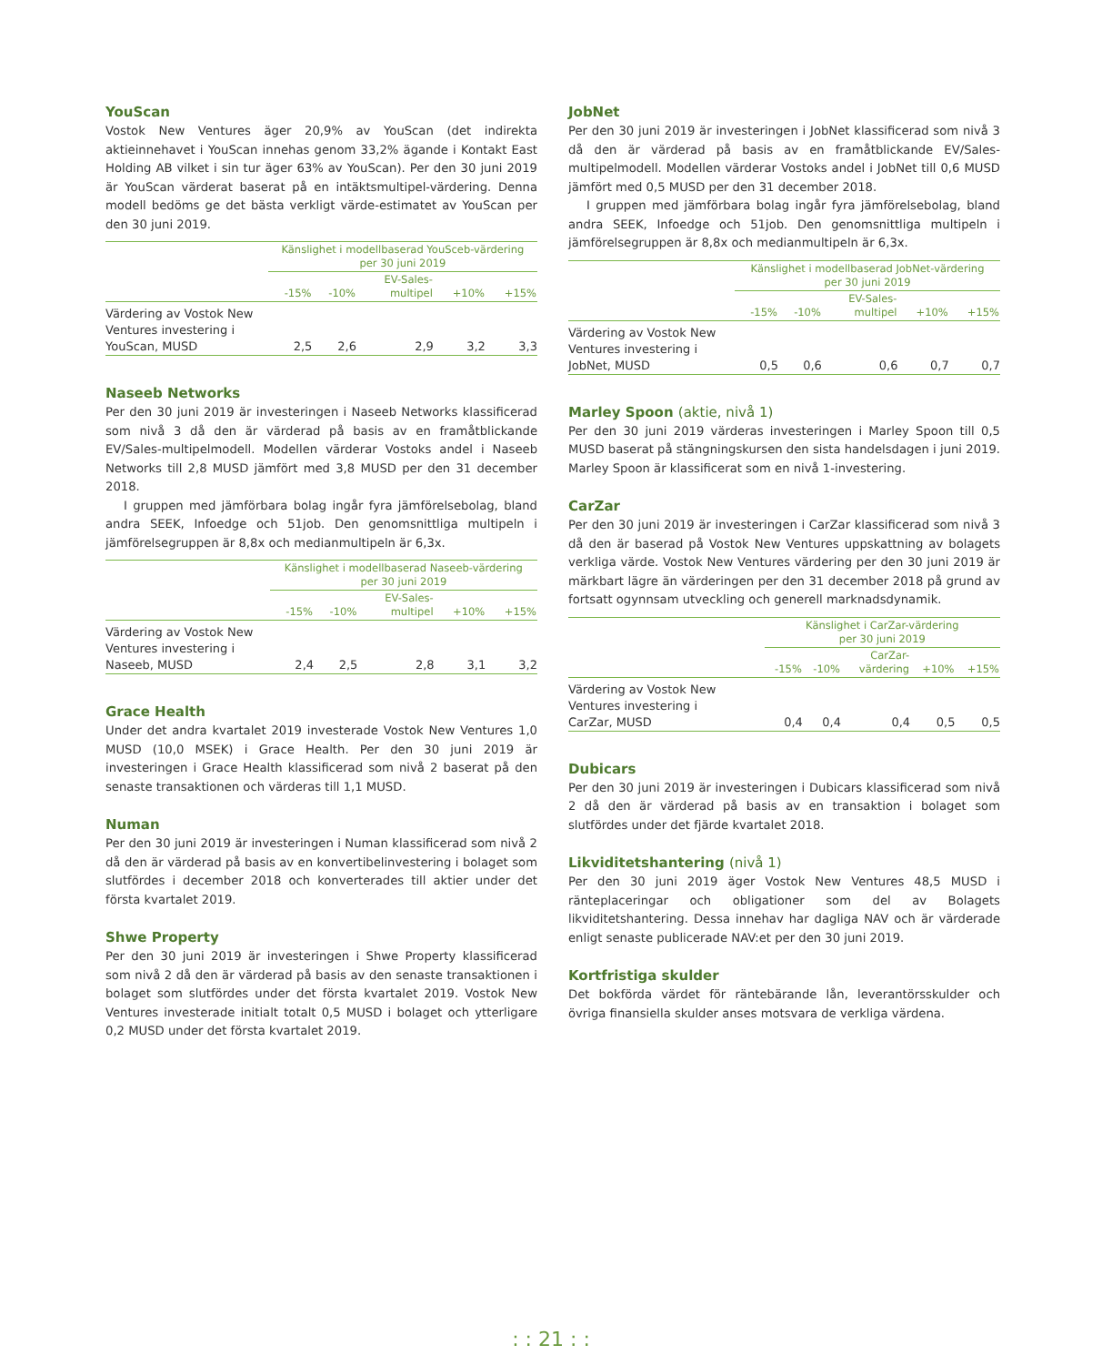YouScan
Vostok New Ventures äger 20,9% av YouScan (det indirekta aktieinnehavet i YouScan innehas genom 33,2% ägande i Kontakt East Holding AB vilket i sin tur äger 63% av YouScan). Per den 30 juni 2019 är YouScan värderat baserat på en intäktsmultipel-värdering. Denna modell bedöms ge det bästa verkligt värde-estimatet av YouScan per den 30 juni 2019.
| | Känslighet i modellbaserad YouSceb-värdering per 30 juni 2019 | | | | |
| --- | --- | --- | --- | --- | --- |
| | -15% | -10% | EV-Sales- multipel | +10% | +15% |
| Värdering av Vostok New Ventures investering i YouScan, MUSD | 2,5 | 2,6 | 2,9 | 3,2 | 3,3 |
Naseeb Networks
Per den 30 juni 2019 är investeringen i Naseeb Networks klassificerad som nivå 3 då den är värderad på basis av en framåtblickande EV/Sales-multipelmodell. Modellen värderar Vostoks andel i Naseeb Networks till 2,8 MUSD jämfört med 3,8 MUSD per den 31 december 2018.
I gruppen med jämförbara bolag ingår fyra jämförelsebolag, bland andra SEEK, Infoedge och 51job. Den genomsnittliga multipeln i jämförelsegruppen är 8,8x och medianmultipeln är 6,3x.
| | Känslighet i modellbaserad Naseeb-värdering per 30 juni 2019 | | | | |
| --- | --- | --- | --- | --- | --- |
| | -15% | -10% | EV-Sales- multipel | +10% | +15% |
| Värdering av Vostok New Ventures investering i Naseeb, MUSD | 2,4 | 2,5 | 2,8 | 3,1 | 3,2 |
Grace Health
Under det andra kvartalet 2019 investerade Vostok New Ventures 1,0 MUSD (10,0 MSEK) i Grace Health. Per den 30 juni 2019 är investeringen i Grace Health klassificerad som nivå 2 baserat på den senaste transaktionen och värderas till 1,1 MUSD.
Numan
Per den 30 juni 2019 är investeringen i Numan klassificerad som nivå 2 då den är värderad på basis av en konvertibelinvestering i bolaget som slutfördes i december 2018 och konverterades till aktier under det första kvartalet 2019.
Shwe Property
Per den 30 juni 2019 är investeringen i Shwe Property klassificerad som nivå 2 då den är värderad på basis av den senaste transaktionen i bolaget som slutfördes under det första kvartalet 2019. Vostok New Ventures investerade initialt totalt 0,5 MUSD i bolaget och ytterligare 0,2 MUSD under det första kvartalet 2019.
JobNet
Per den 30 juni 2019 är investeringen i JobNet klassificerad som nivå 3 då den är värderad på basis av en framåtblickande EV/Sales-multipelmodell. Modellen värderar Vostoks andel i JobNet till 0,6 MUSD jämfört med 0,5 MUSD per den 31 december 2018.
I gruppen med jämförbara bolag ingår fyra jämförelsebolag, bland andra SEEK, Infoedge och 51job. Den genomsnittliga multipeln i jämförelsegruppen är 8,8x och medianmultipeln är 6,3x.
| | Känslighet i modellbaserad JobNet-värdering per 30 juni 2019 | | | | |
| --- | --- | --- | --- | --- | --- |
| | -15% | -10% | EV-Sales- multipel | +10% | +15% |
| Värdering av Vostok New Ventures investering i JobNet, MUSD | 0,5 | 0,6 | 0,6 | 0,7 | 0,7 |
Marley Spoon (aktie, nivå 1)
Per den 30 juni 2019 värderas investeringen i Marley Spoon till 0,5 MUSD baserat på stängningskursen den sista handelsdagen i juni 2019. Marley Spoon är klassificerat som en nivå 1-investering.
CarZar
Per den 30 juni 2019 är investeringen i CarZar klassificerad som nivå 3 då den är baserad på Vostok New Ventures uppskattning av bolagets verkliga värde. Vostok New Ventures värdering per den 30 juni 2019 är märkbart lägre än värderingen per den 31 december 2018 på grund av fortsatt ogynnsam utveckling och generell marknadsdynamik.
| | Känslighet i CarZar-värdering per 30 juni 2019 | | | | |
| --- | --- | --- | --- | --- | --- |
| | -15% | -10% | CarZar- värdering | +10% | +15% |
| Värdering av Vostok New Ventures investering i CarZar, MUSD | 0,4 | 0,4 | 0,4 | 0,5 | 0,5 |
Dubicars
Per den 30 juni 2019 är investeringen i Dubicars klassificerad som nivå 2 då den är värderad på basis av en transaktion i bolaget som slutfördes under det fjärde kvartalet 2018.
Likviditetshantering (nivå 1)
Per den 30 juni 2019 äger Vostok New Ventures 48,5 MUSD i ränteplaceringar och obligationer som del av Bolagets likviditetshantering. Dessa innehav har dagliga NAV och är värderade enligt senaste publicerade NAV:et per den 30 juni 2019.
Kortfristiga skulder
Det bokförda värdet för räntebärande lån, leverantörsskulder och övriga finansiella skulder anses motsvara de verkliga värdena.
: : 21 : :